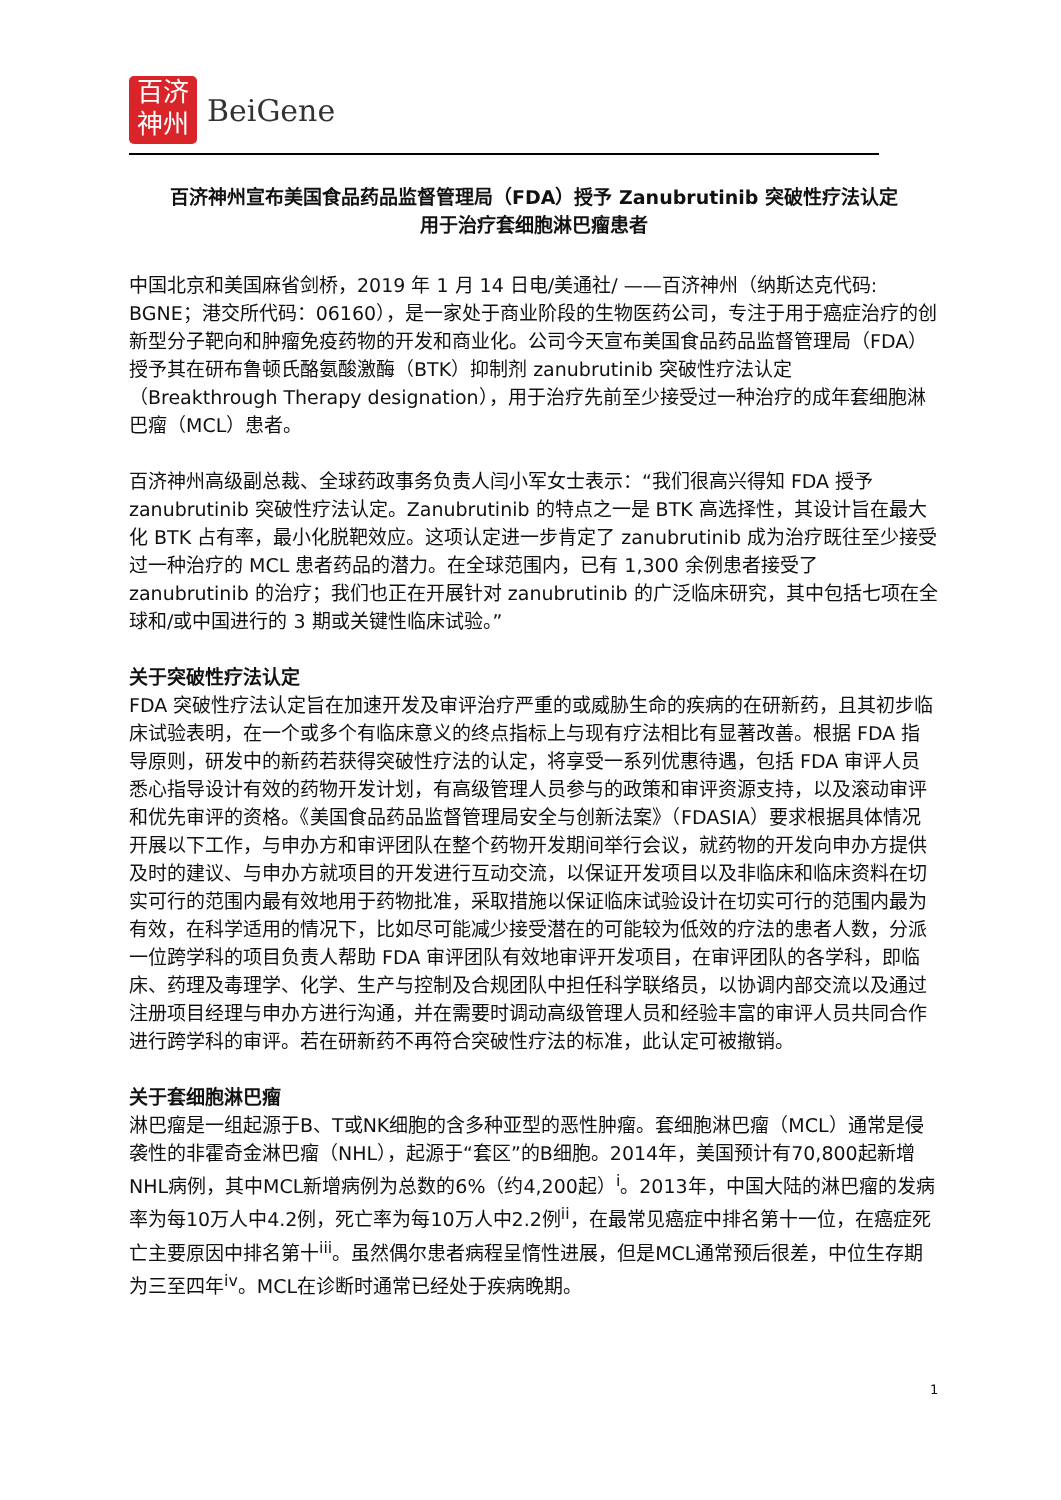百济
神州
BeiGene
百济神州宣布美国食品药品监督管理局（FDA）授予 Zanubrutinib 突破性疗法认定
用于治疗套细胞淋巴瘤患者
中国北京和美国麻省剑桥，2019 年 1 月 14 日电/美通社/ ——百济神州（纳斯达克代码: BGNE；港交所代码：06160），是一家处于商业阶段的生物医药公司，专注于用于癌症治疗的创新型分子靶向和肿瘤免疫药物的开发和商业化。公司今天宣布美国食品药品监督管理局（FDA）授予其在研布鲁顿氏酪氨酸激酶（BTK）抑制剂 zanubrutinib 突破性疗法认定（Breakthrough Therapy designation），用于治疗先前至少接受过一种治疗的成年套细胞淋巴瘤（MCL）患者。
百济神州高级副总裁、全球药政事务负责人闫小军女士表示：“我们很高兴得知 FDA 授予 zanubrutinib 突破性疗法认定。Zanubrutinib 的特点之一是 BTK 高选择性，其设计旨在最大化 BTK 占有率，最小化脱靶效应。这项认定进一步肯定了 zanubrutinib 成为治疗既往至少接受过一种治疗的 MCL 患者药品的潜力。在全球范围内，已有 1,300 余例患者接受了 zanubrutinib 的治疗；我们也正在开展针对 zanubrutinib 的广泛临床研究，其中包括七项在全球和/或中国进行的 3 期或关键性临床试验。”
关于突破性疗法认定
FDA 突破性疗法认定旨在加速开发及审评治疗严重的或威胁生命的疾病的在研新药，且其初步临床试验表明，在一个或多个有临床意义的终点指标上与现有疗法相比有显著改善。根据 FDA 指导原则，研发中的新药若获得突破性疗法的认定，将享受一系列优惠待遇，包括 FDA 审评人员悉心指导设计有效的药物开发计划，有高级管理人员参与的政策和审评资源支持，以及滚动审评和优先审评的资格。《美国食品药品监督管理局安全与创新法案》（FDASIA）要求根据具体情况开展以下工作，与申办方和审评团队在整个药物开发期间举行会议，就药物的开发向申办方提供及时的建议、与申办方就项目的开发进行互动交流，以保证开发项目以及非临床和临床资料在切实可行的范围内最有效地用于药物批准，采取措施以保证临床试验设计在切实可行的范围内最为有效，在科学适用的情况下，比如尽可能减少接受潜在的可能较为低效的疗法的患者人数，分派一位跨学科的项目负责人帮助 FDA 审评团队有效地审评开发项目，在审评团队的各学科，即临床、药理及毒理学、化学、生产与控制及合规团队中担任科学联络员，以协调内部交流以及通过注册项目经理与申办方进行沟通，并在需要时调动高级管理人员和经验丰富的审评人员共同合作进行跨学科的审评。若在研新药不再符合突破性疗法的标准，此认定可被撤销。
关于套细胞淋巴瘤
淋巴瘤是一组起源于B、T或NK细胞的含多种亚型的恶性肿瘤。套细胞淋巴瘤（MCL）通常是侵袭性的非霍奇金淋巴瘤（NHL），起源于“套区”的B细胞。2014年，美国预计有70,800起新增NHL病例，其中MCL新增病例为总数的6%（约4,200起）<sup>i</sup>。2013年，中国大陆的淋巴瘤的发病率为每10万人中4.2例，死亡率为每10万人中2.2例<sup>ii</sup>，在最常见癌症中排名第十一位，在癌症死亡主要原因中排名第十<sup>iii</sup>。虽然偶尔患者病程呈惰性进展，但是MCL通常预后很差，中位生存期为三至四年<sup>iv</sup>。MCL在诊断时通常已经处于疾病晚期。
1